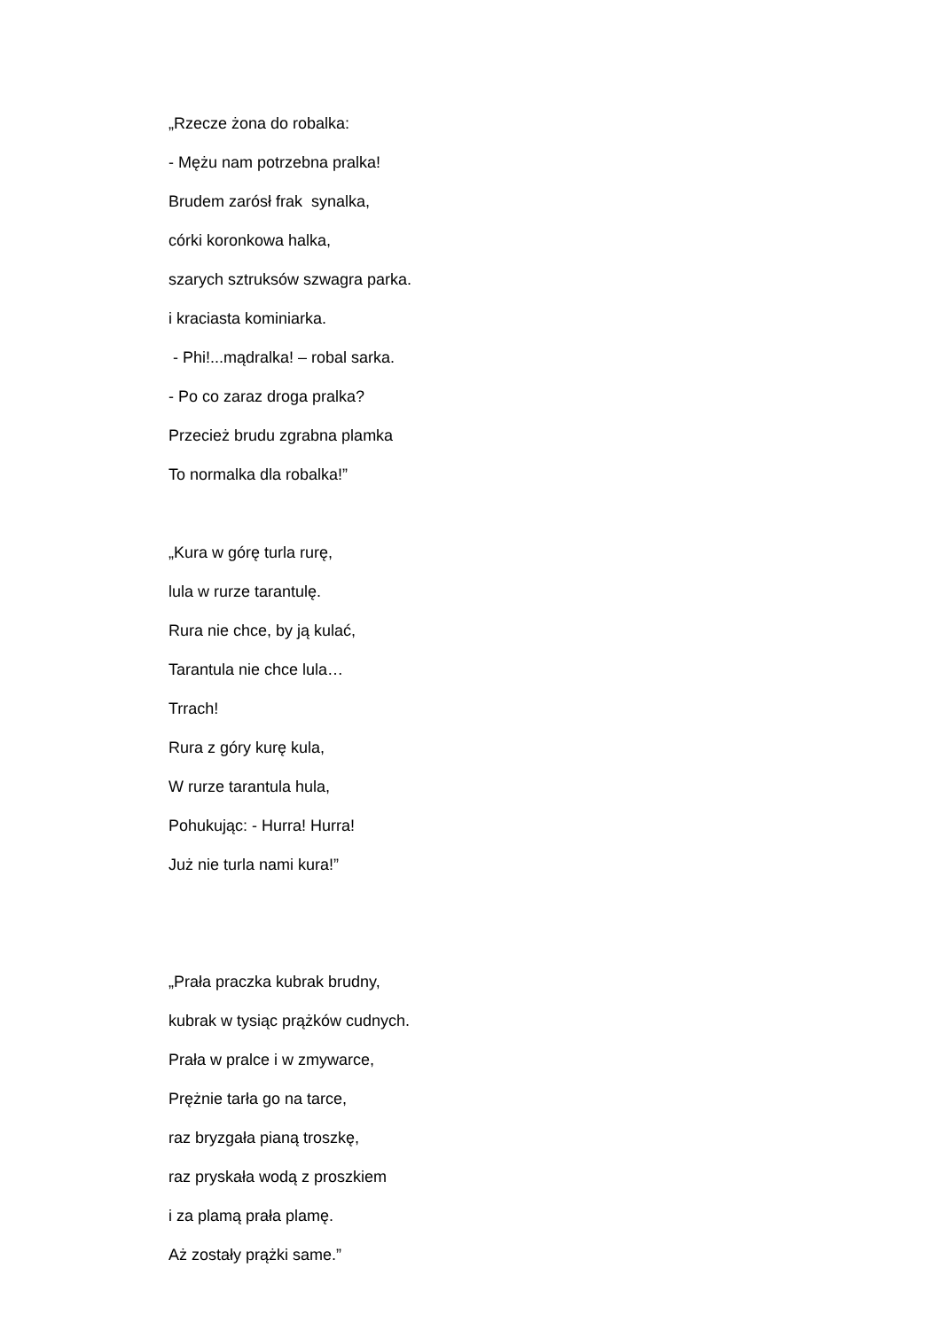„Rzecze żona do robalka:
- Mężu nam potrzebna pralka!
Brudem zarósł frak synalka,
córki koronkowa halka,
szarych sztruksów szwagra parka.
i kraciasta kominiarka.
- Phi!...mądralka! – robal sarka.
- Po co zaraz droga pralka?
Przecież brudu zgrabna plamka
To normalka dla robalka!”
„Kura w górę turla rurę,
lula w rurze tarantulę.
Rura nie chce, by ją kulać,
Tarantula nie chce lula…
Trrach!
Rura z góry kurę kula,
W rurze tarantula hula,
Pohukując: - Hurra! Hurra!
Już nie turla nami kura!”
„Prała praczka kubrak brudny,
kubrak w tysiąc prążków cudnych.
Prała w pralce i w zmywarce,
Prężnie tarła go na tarce,
raz bryzgała pianą troszkę,
raz pryskała wodą z proszkiem
i za plamą prała plamę.
Aż zostały prążki same.”